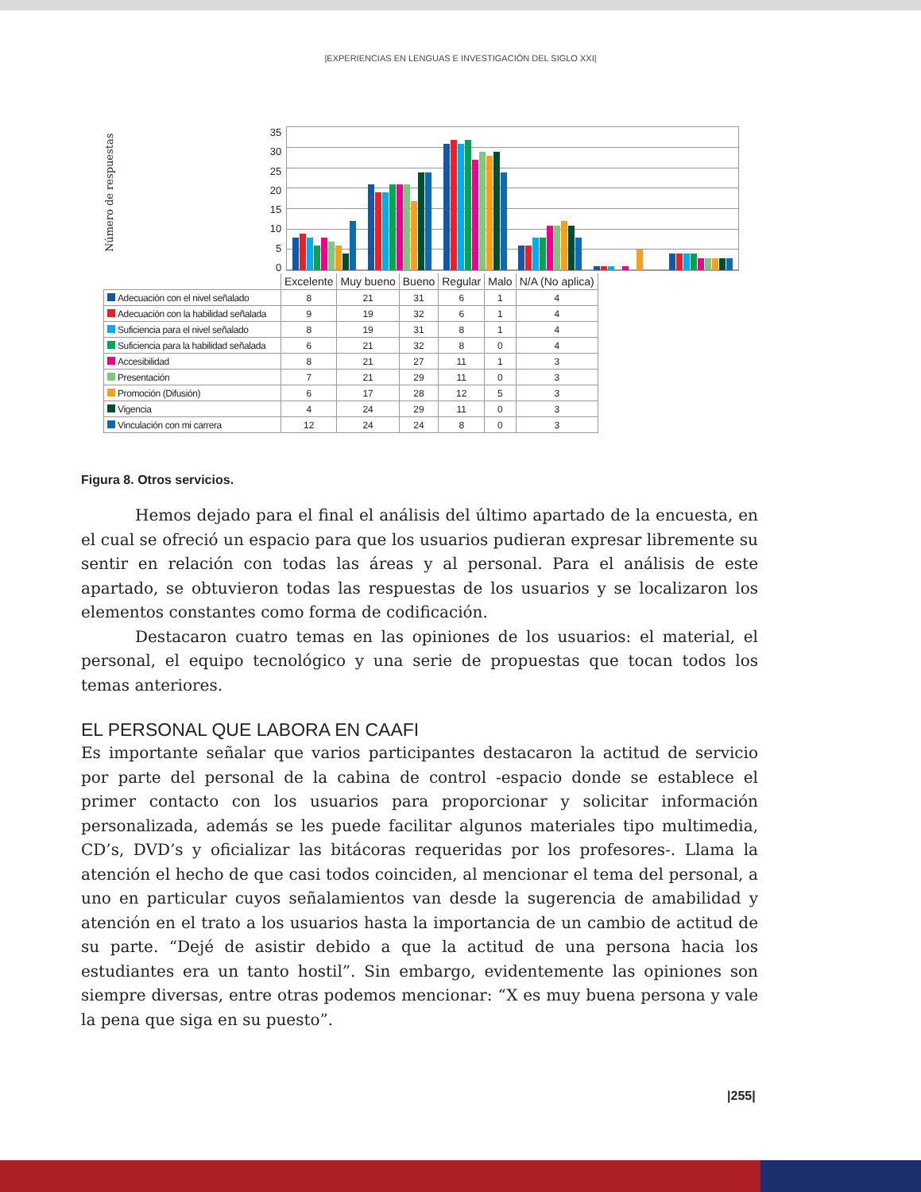|EXPERIENCIAS EN LENGUAS E INVESTIGACIÓN DEL SIGLO XXI|
Número de respuestas
35
30
25
20
15
10
5
0
| | Excelente | Muy bueno | Bueno | Regular | Malo | N/A (No aplica) |
| --- | --- | --- | --- | --- | --- | --- |
| Adecuación con el nivel señalado | 8 | 21 | 31 | 6 | 1 | 4 |
| Adecuación con la habilidad señalada | 9 | 19 | 32 | 6 | 1 | 4 |
| Suficiencia para el nivel señalado | 8 | 19 | 31 | 8 | 1 | 4 |
| Suficiencia para la habilidad señalada | 6 | 21 | 32 | 8 | 0 | 4 |
| Accesibilidad | 8 | 21 | 27 | 11 | 1 | 3 |
| Presentación | 7 | 21 | 29 | 11 | 0 | 3 |
| Promoción (Difusión) | 6 | 17 | 28 | 12 | 5 | 3 |
| Vigencia | 4 | 24 | 29 | 11 | 0 | 3 |
| Vinculación con mi carrera | 12 | 24 | 24 | 8 | 0 | 3 |
Figura 8. Otros servicios.
Hemos dejado para el final el análisis del último apartado de la encuesta, en el cual se ofreció un espacio para que los usuarios pudieran expresar libremente su sentir en relación con todas las áreas y al personal. Para el análisis de este apartado, se obtuvieron todas las respuestas de los usuarios y se localizaron los elementos constantes como forma de codificación.
Destacaron cuatro temas en las opiniones de los usuarios: el material, el personal, el equipo tecnológico y una serie de propuestas que tocan todos los temas anteriores.
EL PERSONAL QUE LABORA EN CAAFI
Es importante señalar que varios participantes destacaron la actitud de servicio por parte del personal de la cabina de control -espacio donde se establece el primer contacto con los usuarios para proporcionar y solicitar información personalizada, además se les puede facilitar algunos materiales tipo multimedia, CD’s, DVD’s y oficializar las bitácoras requeridas por los profesores-. Llama la atención el hecho de que casi todos coinciden, al mencionar el tema del personal, a uno en particular cuyos señalamientos van desde la sugerencia de amabilidad y atención en el trato a los usuarios hasta la importancia de un cambio de actitud de su parte. “Dejé de asistir debido a que la actitud de una persona hacia los estudiantes era un tanto hostil”. Sin embargo, evidentemente las opiniones son siempre diversas, entre otras podemos mencionar: “X es muy buena persona y vale la pena que siga en su puesto”.
|255|